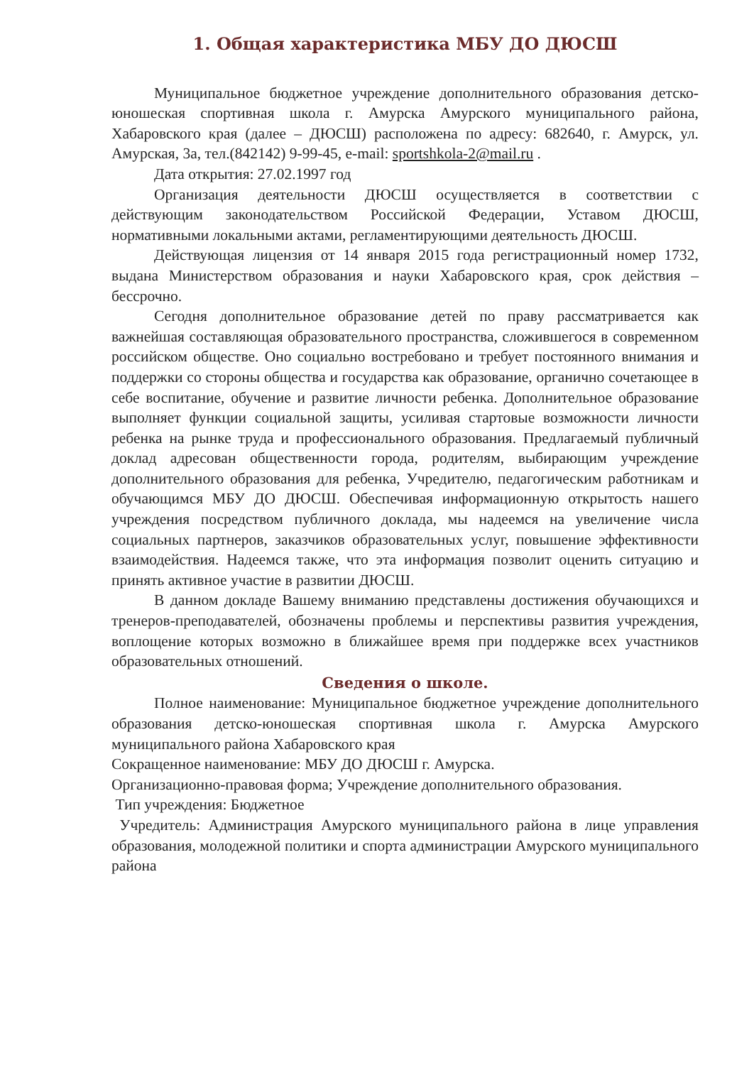1. Общая характеристика МБУ ДО ДЮСШ
Муниципальное бюджетное учреждение дополнительного образования детско-юношеская спортивная школа г. Амурска Амурского муниципального района, Хабаровского края (далее – ДЮСШ) расположена по адресу: 682640, г. Амурск, ул. Амурская, 3а, тел.(842142) 9-99-45, e-mail: sportshkola-2@mail.ru .
Дата открытия: 27.02.1997 год
Организация деятельности ДЮСШ осуществляется в соответствии с действующим законодательством Российской Федерации, Уставом ДЮСШ, нормативными локальными актами, регламентирующими деятельность ДЮСШ.
Действующая лицензия от 14 января 2015 года регистрационный номер 1732, выдана Министерством образования и науки Хабаровского края, срок действия – бессрочно.
Сегодня дополнительное образование детей по праву рассматривается как важнейшая составляющая образовательного пространства, сложившегося в современном российском обществе. Оно социально востребовано и требует постоянного внимания и поддержки со стороны общества и государства как образование, органично сочетающее в себе воспитание, обучение и развитие личности ребенка. Дополнительное образование выполняет функции социальной защиты, усиливая стартовые возможности личности ребенка на рынке труда и профессионального образования. Предлагаемый публичный доклад адресован общественности города, родителям, выбирающим учреждение дополнительного образования для ребенка, Учредителю, педагогическим работникам и обучающимся МБУ ДО ДЮСШ. Обеспечивая информационную открытость нашего учреждения посредством публичного доклада, мы надеемся на увеличение числа социальных партнеров, заказчиков образовательных услуг, повышение эффективности взаимодействия. Надеемся также, что эта информация позволит оценить ситуацию и принять активное участие в развитии ДЮСШ.
В данном докладе Вашему вниманию представлены достижения обучающихся и тренеров-преподавателей, обозначены проблемы и перспективы развития учреждения, воплощение которых возможно в ближайшее время при поддержке всех участников образовательных отношений.
Сведения о школе.
Полное наименование: Муниципальное бюджетное учреждение дополнительного образования детско-юношеская спортивная школа г. Амурска Амурского муниципального района Хабаровского края
Сокращенное наименование: МБУ ДО ДЮСШ г. Амурска.
Организационно-правовая форма; Учреждение дополнительного образования.
Тип учреждения: Бюджетное
Учредитель: Администрация Амурского муниципального района в лице управления образования, молодежной политики и спорта администрации Амурского муниципального района